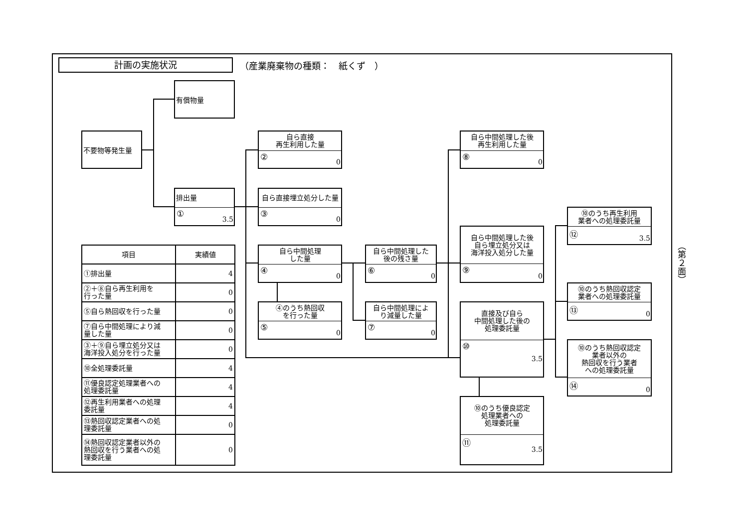計画の実施状況
（産業廃棄物の種類：　紙くず　）
有償物量
不要物等発生量
排出量
① 3.5
自ら直接
再生利用した量
② 0
自ら直接埋立処分した量
③ 0
自ら中間処理
した量
④ 0
④のうち熱回収
を行った量
⑤ 0
自ら中間処理した
後の残さ量
⑥ 0
自ら中間処理によ
り減量した量
⑦ 0
自ら中間処理した後
再生利用した量
⑧ 0
自ら中間処理した後
自ら埋立処分又は
海洋投入処分した量
⑨ 0
直接及び自ら
中間処理した後の
処理委託量
⑩ 3.5
⑩のうち優良認定
処理業者への
処理委託量
⑪ 3.5
⑩のうち再生利用
業者への処理委託量
⑫ 3.5
⑩のうち熱回収認定
業者への処理委託量
⑬ 0
⑩のうち熱回収認定
業者以外の
熱回収を行う業者
への処理委託量
⑭ 0
| 項目 | 実績値 |
| --- | --- |
| ①排出量 | 4 |
| ②＋⑧自ら再生利用を 行った量 | 0 |
| ⑤自ら熱回収を行った量 | 0 |
| ⑦自ら中間処理により減 量した量 | 0 |
| ③＋⑨自ら埋立処分又は 海洋投入処分を行った量 | 0 |
| ⑩全処理委託量 | 4 |
| ⑪優良認定処理業者への 処理委託量 | 4 |
| ⑫再生利用業者への処理 委託量 | 4 |
| ⑬熱回収認定業者への処 理委託量 | 0 |
| ⑭熱回収認定業者以外の 熱回収を行う業者への処 理委託量 | 0 |
（第２面）